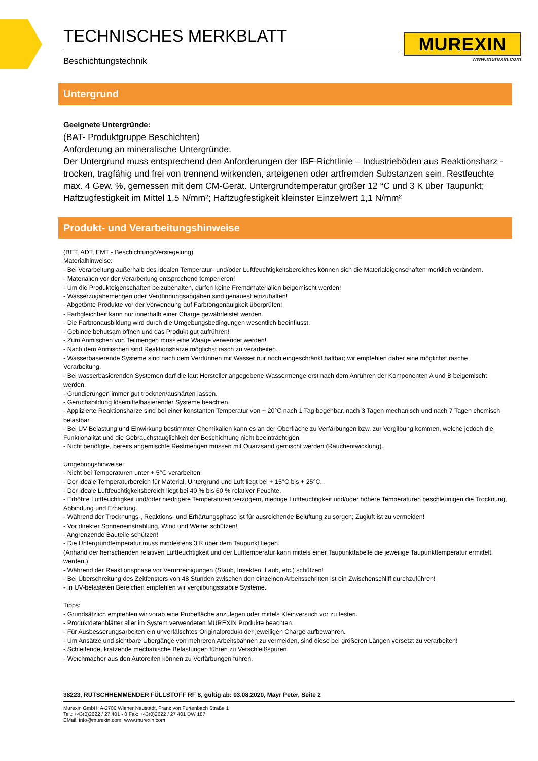TECHNISCHES MERKBLATT
Beschichtungstechnik
MUREXIN
www.murexin.com
Untergrund
Geeignete Untergründe:
(BAT- Produktgruppe Beschichten)
Anforderung an mineralische Untergründe:
Der Untergrund muss entsprechend den Anforderungen der IBF-Richtlinie – Industrieböden aus Reaktionsharz - trocken, tragfähig und frei von trennend wirkenden, arteigenen oder artfremden Substanzen sein. Restfeuchte max. 4 Gew. %, gemessen mit dem CM-Gerät. Untergrundtemperatur größer 12 °C und 3 K über Taupunkt; Haftzugfestigkeit im Mittel 1,5 N/mm²; Haftzugfestigkeit kleinster Einzelwert 1,1 N/mm²
Produkt- und Verarbeitungshinweise
(BET, ADT, EMT - Beschichtung/Versiegelung)
Materialhinweise:
- Bei Verarbeitung außerhalb des idealen Temperatur- und/oder Luftfeuchtigkeitsbereiches können sich die Materialeigenschaften merklich verändern.
- Materialien vor der Verarbeitung entsprechend temperieren!
- Um die Produkteigenschaften beizubehalten, dürfen keine Fremdmaterialien beigemischt werden!
- Wasserzugabemengen oder Verdünnungsangaben sind genauest einzuhalten!
- Abgetönte Produkte vor der Verwendung auf Farbtongenauigkeit überprüfen!
- Farbgleichheit kann nur innerhalb einer Charge gewährleistet werden.
- Die Farbtonausbildung wird durch die Umgebungsbedingungen wesentlich beeinflusst.
- Gebinde behutsam öffnen und das Produkt gut aufrühren!
- Zum Anmischen von Teilmengen muss eine Waage verwendet werden!
- Nach dem Anmischen sind Reaktionsharze möglichst rasch zu verarbeiten.
- Wasserbasierende Systeme sind nach dem Verdünnen mit Wasser nur noch eingeschränkt haltbar; wir empfehlen daher eine möglichst rasche Verarbeitung.
- Bei wasserbasierenden Systemen darf die laut Hersteller angegebene Wassermenge erst nach dem Anrühren der Komponenten A und B beigemischt werden.
- Grundierungen immer gut trocknen/aushärten lassen.
- Geruchsbildung lösemittelbasierender Systeme beachten.
- Applizierte Reaktionsharze sind bei einer konstanten Temperatur von + 20°C nach 1 Tag begehbar, nach 3 Tagen mechanisch und nach 7 Tagen chemisch belastbar.
- Bei UV-Belastung und Einwirkung bestimmter Chemikalien kann es an der Oberfläche zu Verfärbungen bzw. zur Vergilbung kommen, welche jedoch die Funktionalität und die Gebrauchstauglichkeit der Beschichtung nicht beeinträchtigen.
- Nicht benötigte, bereits angemischte Restmengen müssen mit Quarzsand gemischt werden (Rauchentwicklung).
Umgebungshinweise:
- Nicht bei Temperaturen unter + 5°C verarbeiten!
- Der ideale Temperaturbereich für Material, Untergrund und Luft liegt bei + 15°C bis + 25°C.
- Der ideale Luftfeuchtigkeitsbereich liegt bei 40 % bis 60 % relativer Feuchte.
- Erhöhte Luftfeuchtigkeit und/oder niedrigere Temperaturen verzögern, niedrige Luftfeuchtigkeit und/oder höhere Temperaturen beschleunigen die Trocknung, Abbindung und Erhärtung.
- Während der Trocknungs-, Reaktions- und Erhärtungsphase ist für ausreichende Belüftung zu sorgen; Zugluft ist zu vermeiden!
- Vor direkter Sonneneinstrahlung, Wind und Wetter schützen!
- Angrenzende Bauteile schützen!
- Die Untergrundtemperatur muss mindestens 3 K über dem Taupunkt liegen.
(Anhand der herrschenden relativen Luftfeuchtigkeit und der Lufttemperatur kann mittels einer Taupunkttabelle die jeweilige Taupunkttemperatur ermittelt werden.)
- Während der Reaktionsphase vor Verunreinigungen (Staub, Insekten, Laub, etc.) schützen!
- Bei Überschreitung des Zeitfensters von 48 Stunden zwischen den einzelnen Arbeitsschritten ist ein Zwischenschliff durchzuführen!
- In UV-belasteten Bereichen empfehlen wir vergilbungsstabile Systeme.
Tipps:
- Grundsätzlich empfehlen wir vorab eine Probefläche anzulegen oder mittels Kleinversuch vor zu testen.
- Produktdatenblätter aller im System verwendeten MUREXIN Produkte beachten.
- Für Ausbesserungsarbeiten ein unverfälschtes Originalprodukt der jeweiligen Charge aufbewahren.
- Um Ansätze und sichtbare Übergänge von mehreren Arbeitsbahnen zu vermeiden, sind diese bei größeren Längen versetzt zu verarbeiten!
- Schleifende, kratzende mechanische Belastungen führen zu Verschleißspuren.
- Weichmacher aus den Autoreifen können zu Verfärbungen führen.
38223, RUTSCHHEMMENDER FÜLLSTOFF RF 8, gültig ab: 03.08.2020, Mayr Peter, Seite 2
Murexin GmbH: A-2700 Wiener Neustadt, Franz von Furtenbach Straße 1
Tel.: +43(0)2622 / 27 401 - 0 Fax: +43(0)2622 / 27 401 DW 187
EMail: info@murexin.com, www.murexin.com